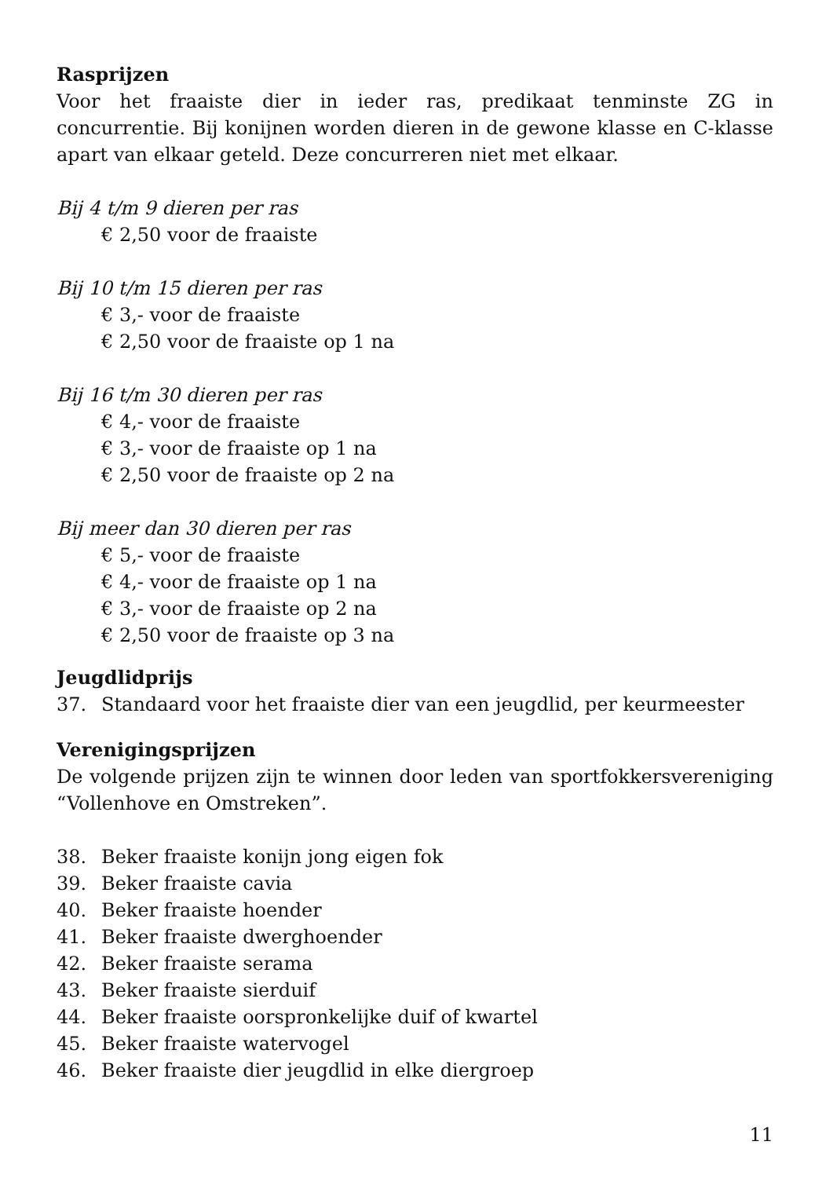Rasprijzen
Voor het fraaiste dier in ieder ras, predikaat tenminste ZG in concurrentie. Bij konijnen worden dieren in de gewone klasse en C-klasse apart van elkaar geteld. Deze concurreren niet met elkaar.
Bij 4 t/m 9 dieren per ras
€ 2,50 voor de fraaiste
Bij 10 t/m 15 dieren per ras
€ 3,- voor de fraaiste
€ 2,50 voor de fraaiste op 1 na
Bij 16 t/m 30 dieren per ras
€ 4,- voor de fraaiste
€ 3,- voor de fraaiste op 1 na
€ 2,50 voor de fraaiste op 2 na
Bij meer dan 30 dieren per ras
€ 5,- voor de fraaiste
€ 4,- voor de fraaiste op 1 na
€ 3,- voor de fraaiste op 2 na
€ 2,50 voor de fraaiste op 3 na
Jeugdlidprijs
37. Standaard voor het fraaiste dier van een jeugdlid, per keurmeester
Verenigingsprijzen
De volgende prijzen zijn te winnen door leden van sportfokkersvereniging “Vollenhove en Omstreken”.
38. Beker fraaiste konijn jong eigen fok
39. Beker fraaiste cavia
40. Beker fraaiste hoender
41. Beker fraaiste dwerghoender
42. Beker fraaiste serama
43. Beker fraaiste sierduif
44. Beker fraaiste oorspronkelijke duif of kwartel
45. Beker fraaiste watervogel
46. Beker fraaiste dier jeugdlid in elke diergroep
11